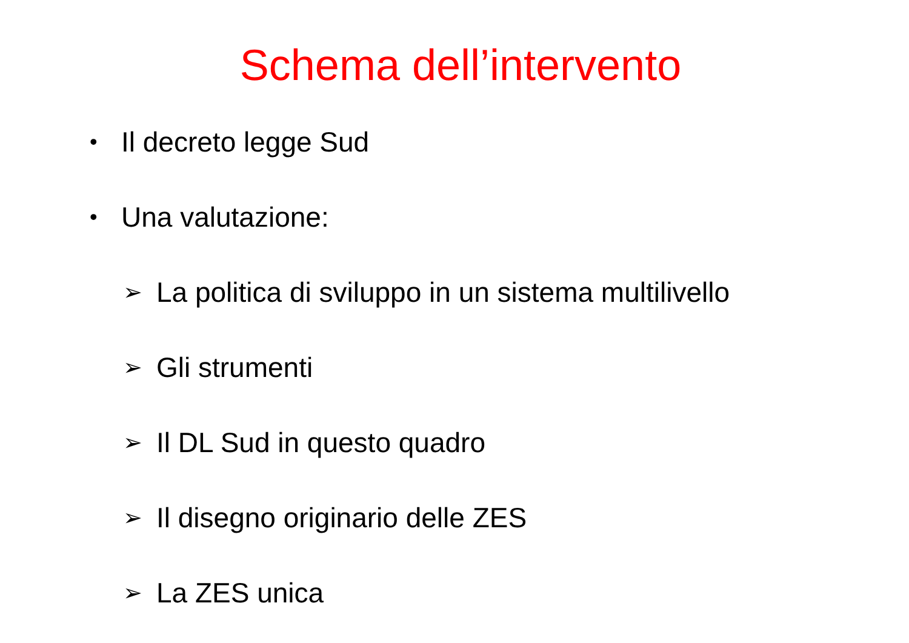Schema dell’intervento
• Il decreto legge Sud
• Una valutazione:
➢ La politica di sviluppo in un sistema multilivello
➢ Gli strumenti
➢ Il DL Sud in questo quadro
➢ Il disegno originario delle ZES
➢ La ZES unica